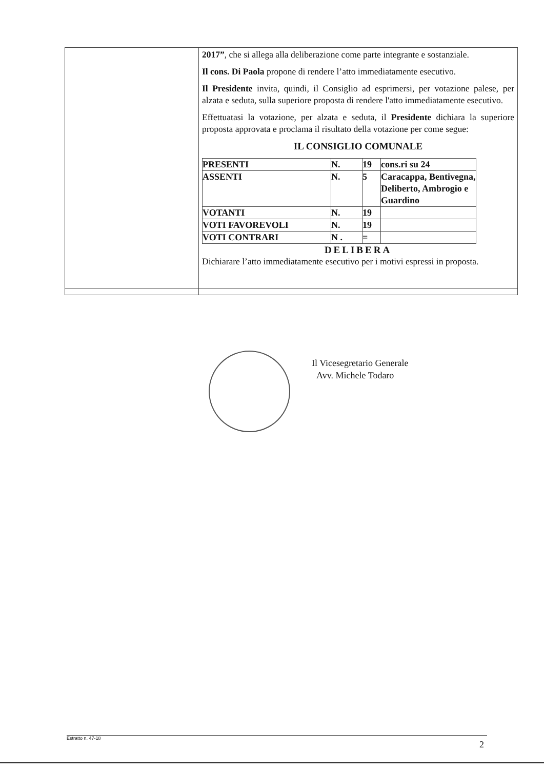| | 2017” , che si allega alla deliberazione come parte integrante e sostanziale. Il cons. Di Paola propone di rendere l’atto immediatamente esecutivo. Il Presidente invita, quindi, il Consiglio ad esprimersi, per votazione palese, per alzata e seduta, sulla superiore proposta di rendere l'atto immediatamente esecutivo. Effettuatasi la votazione, per alzata e seduta, il Presidente dichiara la superiore proposta approvata e proclama il risultato della votazione per come segue: IL CONSIGLIO COMUNALE / PRESENTI / N. / 19 / cons.ri su 24 / / ASSENTI / N. / 5 / Caracappa, Bentivegna, Deliberto, Ambrogio e Guardino / / VOTANTI / N. / 19 / / / VOTI FAVOREVOLI / N. / 19 / / / VOTI CONTRARI / N . / = / / DELIBERA Dichiarare l’atto immediatamente esecutivo per i motivi espressi in proposta. |
Il Vicesegretario Generale
Avv. Michele Todaro
Estratto n. 47-18
2